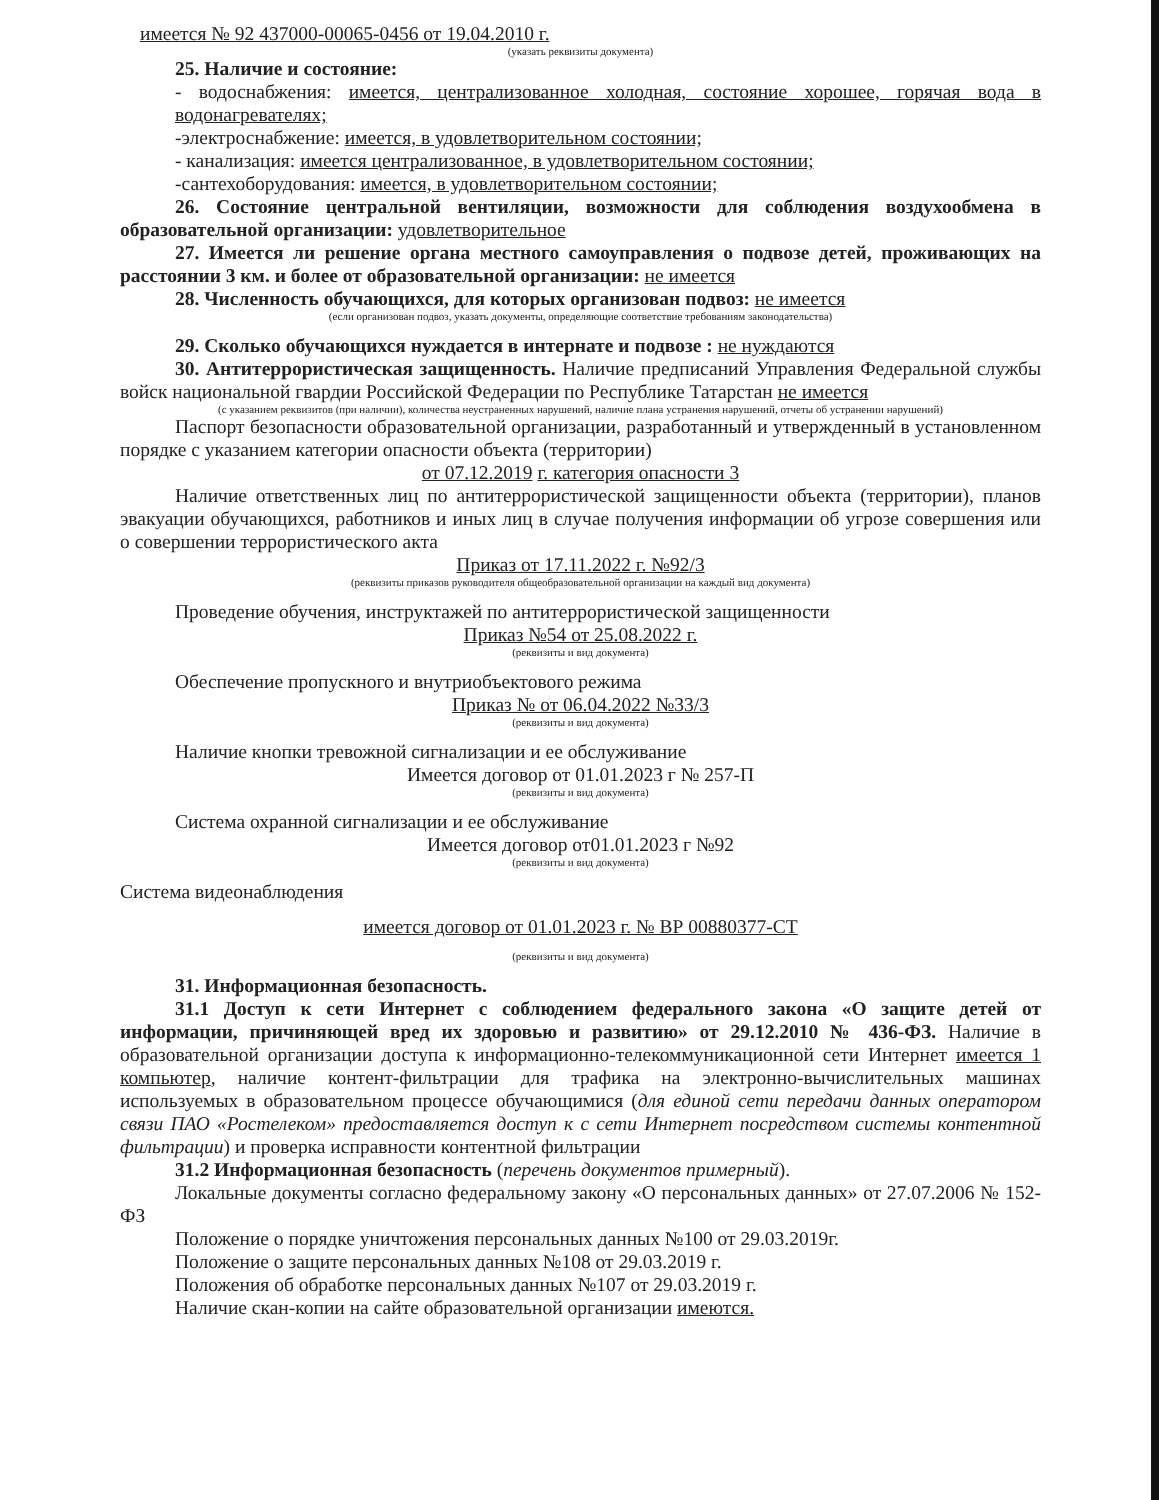имеется № 92 437000-00065-0456 от 19.04.2010 г.
(указать реквизиты документа)
25. Наличие и состояние:
- водоснабжения: имеется, централизованное холодная, состояние хорошее, горячая вода в водонагревателях;
-электроснабжение: имеется, в удовлетворительном состоянии;
- канализация: имеется централизованное, в удовлетворительном состоянии;
-сантехоборудования: имеется, в удовлетворительном состоянии;
26. Состояние центральной вентиляции, возможности для соблюдения воздухообмена в образовательной организации: удовлетворительное
27. Имеется ли решение органа местного самоуправления о подвозе детей, проживающих на расстоянии 3 км. и более от образовательной организации: не имеется
28. Численность обучающихся, для которых организован подвоз: не имеется
(если организован подвоз, указать документы, определяющие соответствие требованиям законодательства)
29. Сколько обучающихся нуждается в интернате и подвозе : не нуждаются
30. Антитеррористическая защищенность. Наличие предписаний Управления Федеральной службы войск национальной гвардии Российской Федерации по Республике Татарстан не имеется
(с указанием реквизитов (при наличии), количества неустраненных нарушений, наличие плана устранения нарушений, отчеты об устранении нарушений)
Паспорт безопасности образовательной организации, разработанный и утвержденный в установленном порядке с указанием категории опасности объекта (территории)
от 07.12.2019 г. категория опасности 3
Наличие ответственных лиц по антитеррористической защищенности объекта (территории), планов эвакуации обучающихся, работников и иных лиц в случае получения информации об угрозе совершения или о совершении террористического акта
Приказ от 17.11.2022 г. №92/3
(реквизиты приказов руководителя общеобразовательной организации на каждый вид документа)
Проведение обучения, инструктажей по антитеррористической защищенности
Приказ №54 от 25.08.2022 г.
(реквизиты и вид документа)
Обеспечение пропускного и внутриобъектового режима
Приказ № от 06.04.2022 №33/3
(реквизиты и вид документа)
Наличие кнопки тревожной сигнализации и ее обслуживание
Имеется договор от 01.01.2023 г № 257-П
(реквизиты и вид документа)
Система охранной сигнализации и ее обслуживание
Имеется договор от01.01.2023 г №92
(реквизиты и вид документа)
Система видеонаблюдения
имеется договор от 01.01.2023 г. № ВР 00880377-СТ
(реквизиты и вид документа)
31. Информационная безопасность.
31.1 Доступ к сети Интернет с соблюдением федерального закона «О защите детей от информации, причиняющей вред их здоровью и развитию» от 29.12.2010 № 436-ФЗ. Наличие в образовательной организации доступа к информационно-телекоммуникационной сети Интернет имеется 1 компьютер, наличие контент-фильтрации для трафика на электронно-вычислительных машинах используемых в образовательном процессе обучающимися (для единой сети передачи данных оператором связи ПАО «Ростелеком» предоставляется доступ к с сети Интернет посредством системы контентной фильтрации) и проверка исправности контентной фильтрации
31.2 Информационная безопасность (перечень документов примерный).
Локальные документы согласно федеральному закону «О персональных данных» от 27.07.2006 № 152-ФЗ
Положение о порядке уничтожения персональных данных №100 от 29.03.2019г.
Положение о защите персональных данных №108 от 29.03.2019 г.
Положения об обработке персональных данных №107 от 29.03.2019 г.
Наличие скан-копии на сайте образовательной организации имеются.